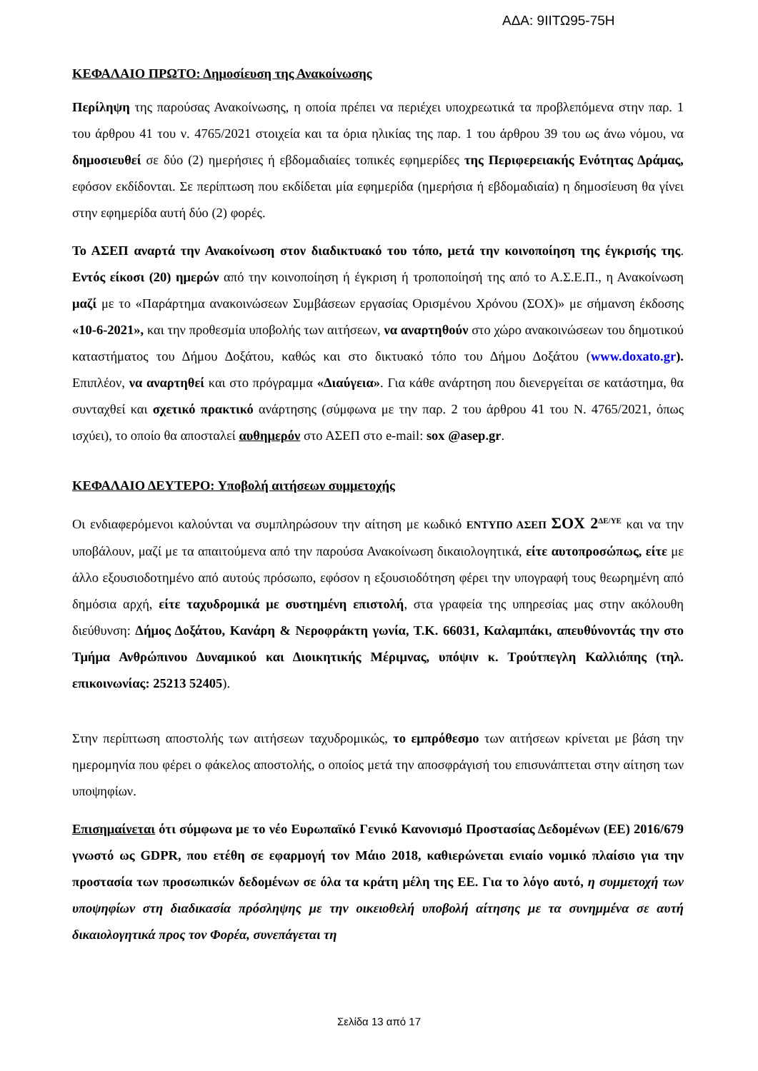ΑΔΑ: 9ΙΙΤΩ95-75Η
ΚΕΦΑΛΑΙΟ ΠΡΩΤΟ: Δημοσίευση της Ανακοίνωσης
Περίληψη της παρούσας Ανακοίνωσης, η οποία πρέπει να περιέχει υποχρεωτικά τα προβλεπόμενα στην παρ. 1 του άρθρου 41 του ν. 4765/2021 στοιχεία και τα όρια ηλικίας της παρ. 1 του άρθρου 39 του ως άνω νόμου, να δημοσιευθεί σε δύο (2) ημερήσιες ή εβδομαδιαίες τοπικές εφημερίδες της Περιφερειακής Ενότητας Δράμας, εφόσον εκδίδονται. Σε περίπτωση που εκδίδεται μία εφημερίδα (ημερήσια ή εβδομαδιαία) η δημοσίευση θα γίνει στην εφημερίδα αυτή δύο (2) φορές.
Το ΑΣΕΠ αναρτά την Ανακοίνωση στον διαδικτυακό του τόπο, μετά την κοινοποίηση της έγκρισής της. Εντός είκοσι (20) ημερών από την κοινοποίηση ή έγκριση ή τροποποίησή της από το Α.Σ.Ε.Π., η Ανακοίνωση μαζί με το «Παράρτημα ανακοινώσεων Συμβάσεων εργασίας Ορισμένου Χρόνου (ΣΟΧ)» με σήμανση έκδοσης «10-6-2021», και την προθεσμία υποβολής των αιτήσεων, να αναρτηθούν στο χώρο ανακοινώσεων του δημοτικού καταστήματος του Δήμου Δοξάτου, καθώς και στο δικτυακό τόπο του Δήμου Δοξάτου (www.doxato.gr). Επιπλέον, να αναρτηθεί και στο πρόγραμμα «Διαύγεια». Για κάθε ανάρτηση που διενεργείται σε κατάστημα, θα συνταχθεί και σχετικό πρακτικό ανάρτησης (σύμφωνα με την παρ. 2 του άρθρου 41 του Ν. 4765/2021, όπως ισχύει), το οποίο θα αποσταλεί αυθημερόν στο ΑΣΕΠ στο e-mail: sox @asep.gr.
ΚΕΦΑΛΑΙΟ ΔΕΥΤΕΡΟ: Υποβολή αιτήσεων συμμετοχής
Οι ενδιαφερόμενοι καλούνται να συμπληρώσουν την αίτηση με κωδικό ΕΝΤΥΠΟ ΑΣΕΠ ΣΟΧ 2<sup>ΔΕ/ΥΕ</sup> και να την υποβάλουν, μαζί με τα απαιτούμενα από την παρούσα Ανακοίνωση δικαιολογητικά, είτε αυτοπροσώπως, είτε με άλλο εξουσιοδοτημένο από αυτούς πρόσωπο, εφόσον η εξουσιοδότηση φέρει την υπογραφή τους θεωρημένη από δημόσια αρχή, είτε ταχυδρομικά με συστημένη επιστολή, στα γραφεία της υπηρεσίας μας στην ακόλουθη διεύθυνση: Δήμος Δοξάτου, Κανάρη & Νεροφράκτη γωνία, Τ.Κ. 66031, Καλαμπάκι, απευθύνοντάς την στο Τμήμα Ανθρώπινου Δυναμικού και Διοικητικής Μέριμνας, υπόψιν κ. Τρούτπεγλη Καλλιόπης (τηλ. επικοινωνίας: 25213 52405).
Στην περίπτωση αποστολής των αιτήσεων ταχυδρομικώς, το εμπρόθεσμο των αιτήσεων κρίνεται με βάση την ημερομηνία που φέρει ο φάκελος αποστολής, ο οποίος μετά την αποσφράγισή του επισυνάπτεται στην αίτηση των υποψηφίων.
Επισημαίνεται ότι σύμφωνα με το νέο Ευρωπαϊκό Γενικό Κανονισμό Προστασίας Δεδομένων (ΕΕ) 2016/679 γνωστό ως GDPR, που ετέθη σε εφαρμογή τον Μάιο 2018, καθιερώνεται ενιαίο νομικό πλαίσιο για την προστασία των προσωπικών δεδομένων σε όλα τα κράτη μέλη της ΕΕ. Για το λόγο αυτό, η συμμετοχή των υποψηφίων στη διαδικασία πρόσληψης με την οικειοθελή υποβολή αίτησης με τα συνημμένα σε αυτή δικαιολογητικά προς τον Φορέα, συνεπάγεται τη
Σελίδα 13 από 17